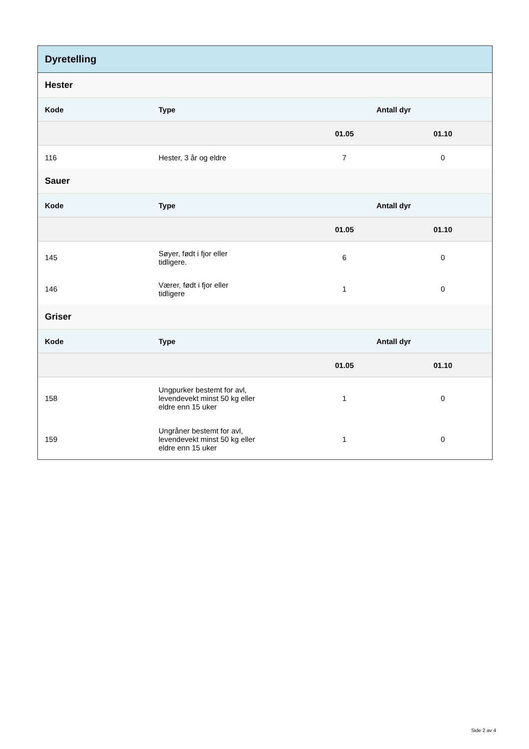Dyretelling
Hester
| Kode | Type | Antall dyr | |
| --- | --- | --- | --- |
| | | 01.05 | 01.10 |
| 116 | Hester, 3 år og eldre | 7 | 0 |
Sauer
| Kode | Type | Antall dyr | |
| --- | --- | --- | --- |
| | | 01.05 | 01.10 |
| 145 | Søyer, født i fjor eller tidligere. | 6 | 0 |
| 146 | Værer, født i fjor eller tidligere | 1 | 0 |
Griser
| Kode | Type | Antall dyr | |
| --- | --- | --- | --- |
| | | 01.05 | 01.10 |
| 158 | Ungpurker bestemt for avl, levendevekt minst 50 kg eller eldre enn 15 uker | 1 | 0 |
| 159 | Ungråner bestemt for avl, levendevekt minst 50 kg eller eldre enn 15 uker | 1 | 0 |
Side 2 av 4